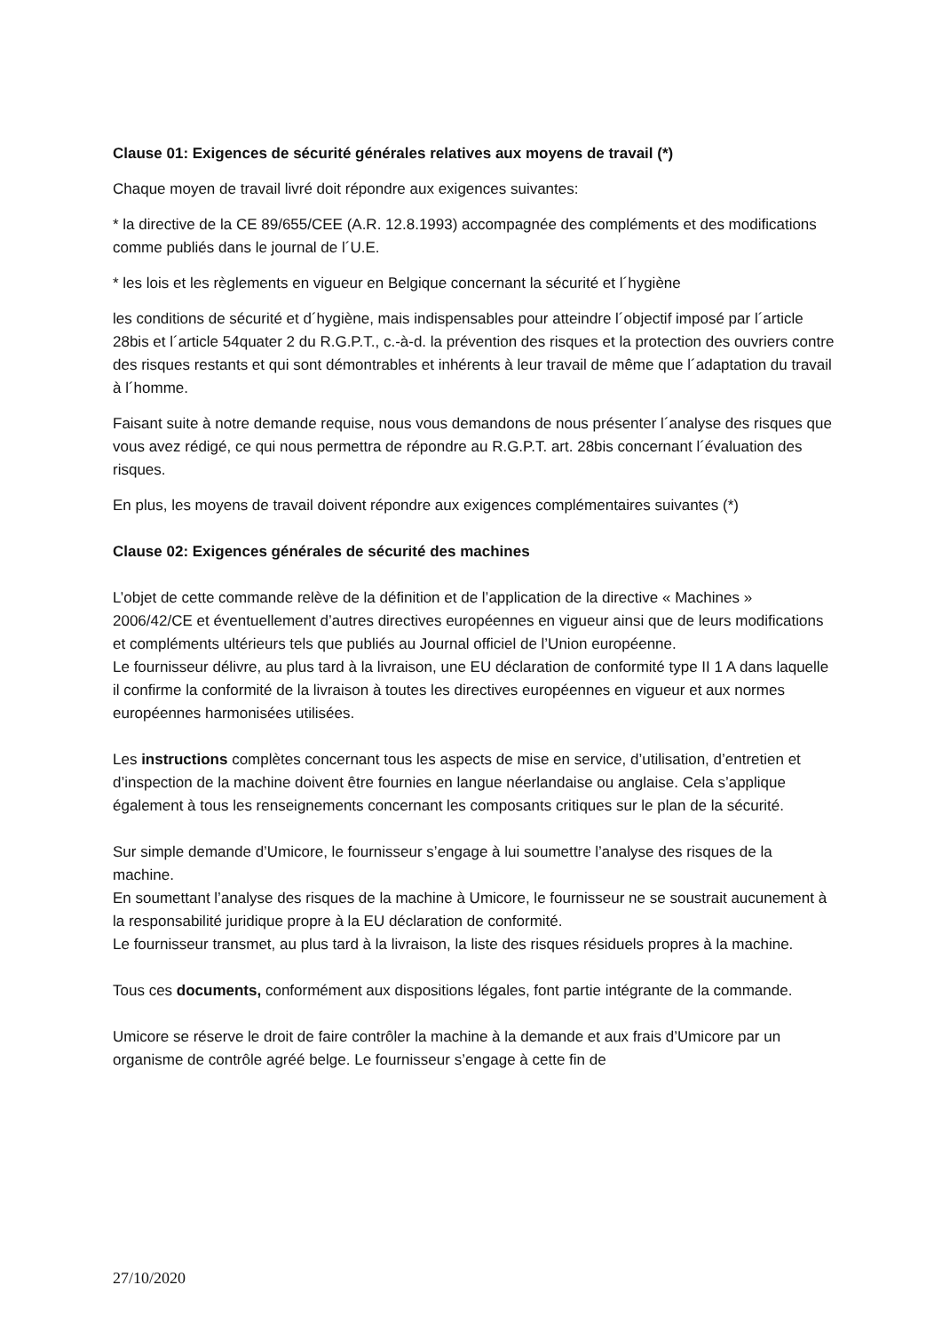Clause 01: Exigences de sécurité générales relatives aux moyens de travail (*)
Chaque moyen de travail livré doit répondre aux exigences suivantes:
* la directive de la CE 89/655/CEE (A.R. 12.8.1993) accompagnée des compléments et des modifications comme publiés dans le journal de l´U.E.
* les lois et les règlements en vigueur en Belgique concernant la sécurité et l´hygiène
les conditions de sécurité et d´hygiène, mais indispensables pour atteindre l´objectif imposé par l´article 28bis et l´article 54quater 2 du R.G.P.T., c.-à-d. la prévention des risques et la protection des ouvriers contre des risques restants et qui sont démontrables et inhérents à leur travail de même que l´adaptation du travail à l´homme.
Faisant suite à notre demande requise, nous vous demandons de nous présenter l´analyse des risques que vous avez rédigé, ce qui nous permettra de répondre au R.G.P.T. art. 28bis concernant l´évaluation des risques.
En plus, les moyens de travail doivent répondre aux exigences complémentaires suivantes (*)
Clause 02: Exigences générales de sécurité des machines
L’objet de cette commande relève de la définition et de l’application de la directive « Machines » 2006/42/CE et éventuellement d’autres directives européennes en vigueur ainsi que de leurs modifications et compléments ultérieurs tels que publiés au Journal officiel de l’Union européenne.
Le fournisseur délivre, au plus tard à la livraison, une EU déclaration de conformité type II 1 A dans laquelle il confirme la conformité de la livraison à toutes les directives européennes en vigueur et aux normes européennes harmonisées utilisées.
Les instructions complètes concernant tous les aspects de mise en service, d’utilisation, d’entretien et d’inspection de la machine doivent être fournies en langue néerlandaise ou anglaise. Cela s’applique également à tous les renseignements concernant les composants critiques sur le plan de la sécurité.
Sur simple demande d’Umicore, le fournisseur s’engage à lui soumettre l’analyse des risques de la machine.
En soumettant l’analyse des risques de la machine à Umicore, le fournisseur ne se soustrait aucunement à la responsabilité juridique propre à la EU déclaration de conformité.
Le fournisseur transmet, au plus tard à la livraison, la liste des risques résiduels propres à la machine.
Tous ces documents, conformément aux dispositions légales, font partie intégrante de la commande.
Umicore se réserve le droit de faire contrôler la machine à la demande et aux frais d’Umicore par un organisme de contrôle agréé belge. Le fournisseur s’engage à cette fin de
27/10/2020